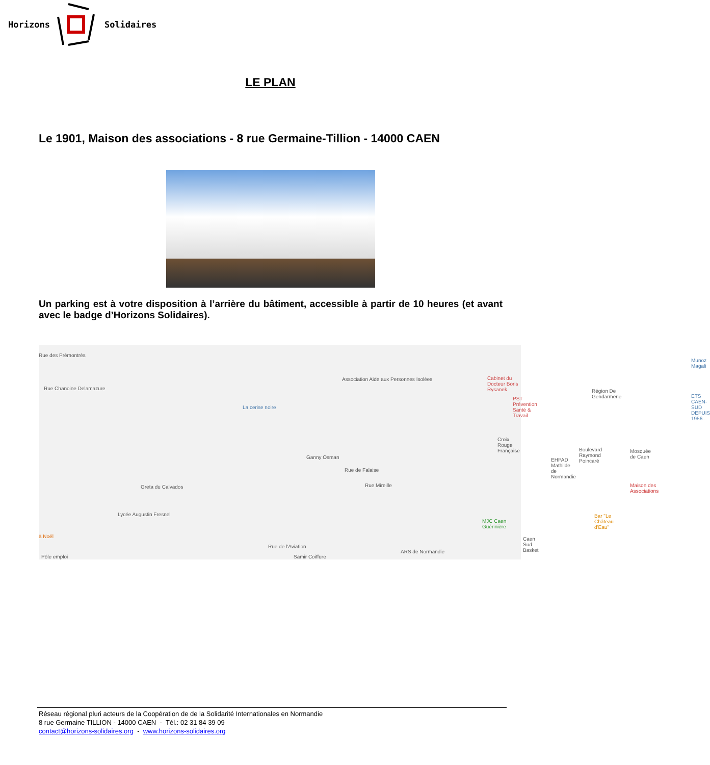Horizons Solidaires
LE PLAN
Le 1901, Maison des associations - 8 rue Germaine-Tillion - 14000 CAEN
Un parking est à votre disposition à l’arrière du bâtiment, accessible à partir de 10 heures (et avant avec le badge d’Horizons Solidaires).
Rue des Prémontrés
Rue Chanoine Delamazure
Association Aide aux Personnes Isolées Cabinet du Docteur Boris Rysanek
Région De Gendarmerie
Munoz Magali
ETS CAEN-SUD DEPUIS 1956...
La cerise noire
PST Prévention Santé & Travail
Croix Rouge Française
Boulevard Raymond Poincaré Mosquée de Caen
Ganny Osman EHPAD Mathilde de Normandie
Greta du Calvados Maison des Associations
Rue de Falaise
Rue Mireille
Lycée Augustin Fresnel Bar "Le Château d'Eau"
MJC Caen Guérinière
à Noël Caen Sud Basket
Rue de l'Aviation
ARS de Normandie
Samir Coiffure Pôle emploi
Réseau régional pluri acteurs de la Coopération de de la Solidarité Internationales en Normandie
8 rue Germaine TILLION - 14000 CAEN - Tél.: 02 31 84 39 09
contact@horizons-solidaires.org - www.horizons-solidaires.org